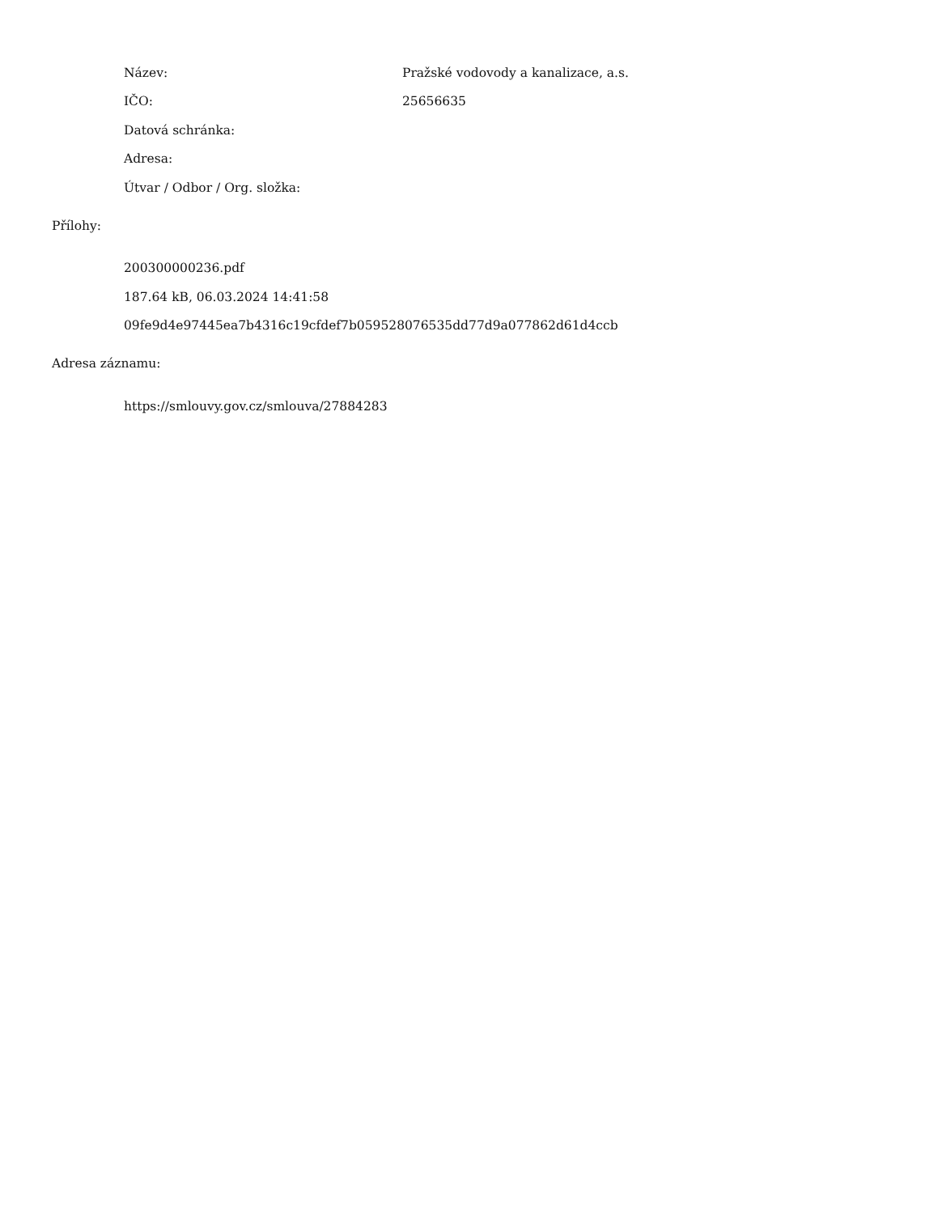Název:
Pražské vodovody a kanalizace, a.s.
IČO: 25656635
Datová schránka:
Adresa:
Útvar / Odbor / Org. složka:
Přílohy:
200300000236.pdf
187.64 kB, 06.03.2024 14:41:58
09fe9d4e97445ea7b4316c19cfdef7b059528076535dd77d9a077862d61d4ccb
Adresa záznamu:
https://smlouvy.gov.cz/smlouva/27884283